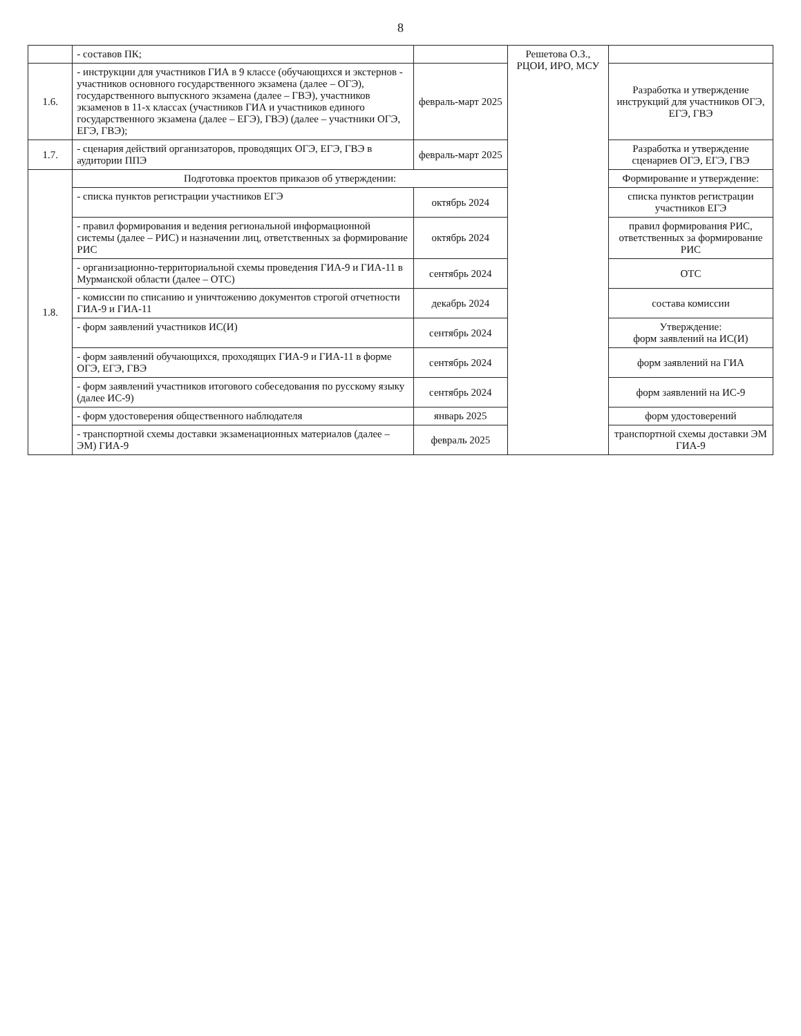8
| | - составов ПК; | | Решетова О.З., РЦОИ, ИРО, МСУ | |
| 1.6. | - инструкции для участников ГИА в 9 классе (обучающихся и экстернов - участников основного государственного экзамена (далее – ОГЭ), государственного выпускного экзамена (далее – ГВЭ), участников экзаменов в 11-х классах (участников ГИА и участников единого государственного экзамена (далее – ЕГЭ), ГВЭ) (далее – участники ОГЭ, ЕГЭ, ГВЭ); | февраль-март 2025 | | Разработка и утверждение инструкций для участников ОГЭ, ЕГЭ, ГВЭ |
| 1.7. | - сценария действий организаторов, проводящих ОГЭ, ЕГЭ, ГВЭ в аудитории ППЭ | февраль-март 2025 | | Разработка и утверждение сценариев ОГЭ, ЕГЭ, ГВЭ |
| 1.8. | Подготовка проектов приказов об утверждении: | | | Формирование и утверждение: |
| | - списка пунктов регистрации участников ЕГЭ | октябрь 2024 | | списка пунктов регистрации участников ЕГЭ |
| | - правил формирования и ведения региональной информационной системы (далее – РИС) и назначении лиц, ответственных за формирование РИС | октябрь 2024 | | правил формирования РИС, ответственных за формирование РИС |
| | - организационно-территориальной схемы проведения ГИА-9 и ГИА-11 в Мурманской области (далее – ОТС) | сентябрь 2024 | | ОТС |
| | - комиссии по списанию и уничтожению документов строгой отчетности ГИА-9 и ГИА-11 | декабрь 2024 | | состава комиссии |
| | - форм заявлений участников ИС(И) | сентябрь 2024 | | Утверждение: форм заявлений на ИС(И) |
| | - форм заявлений обучающихся, проходящих ГИА-9 и ГИА-11 в форме ОГЭ, ЕГЭ, ГВЭ | сентябрь 2024 | | форм заявлений на ГИА |
| | - форм заявлений участников итогового собеседования по русскому языку (далее ИС-9) | сентябрь 2024 | | форм заявлений на ИС-9 |
| | - форм удостоверения общественного наблюдателя | январь 2025 | | форм удостоверений |
| | - транспортной схемы доставки экзаменационных материалов (далее – ЭМ) ГИА-9 | февраль 2025 | | транспортной схемы доставки ЭМ ГИА-9 |